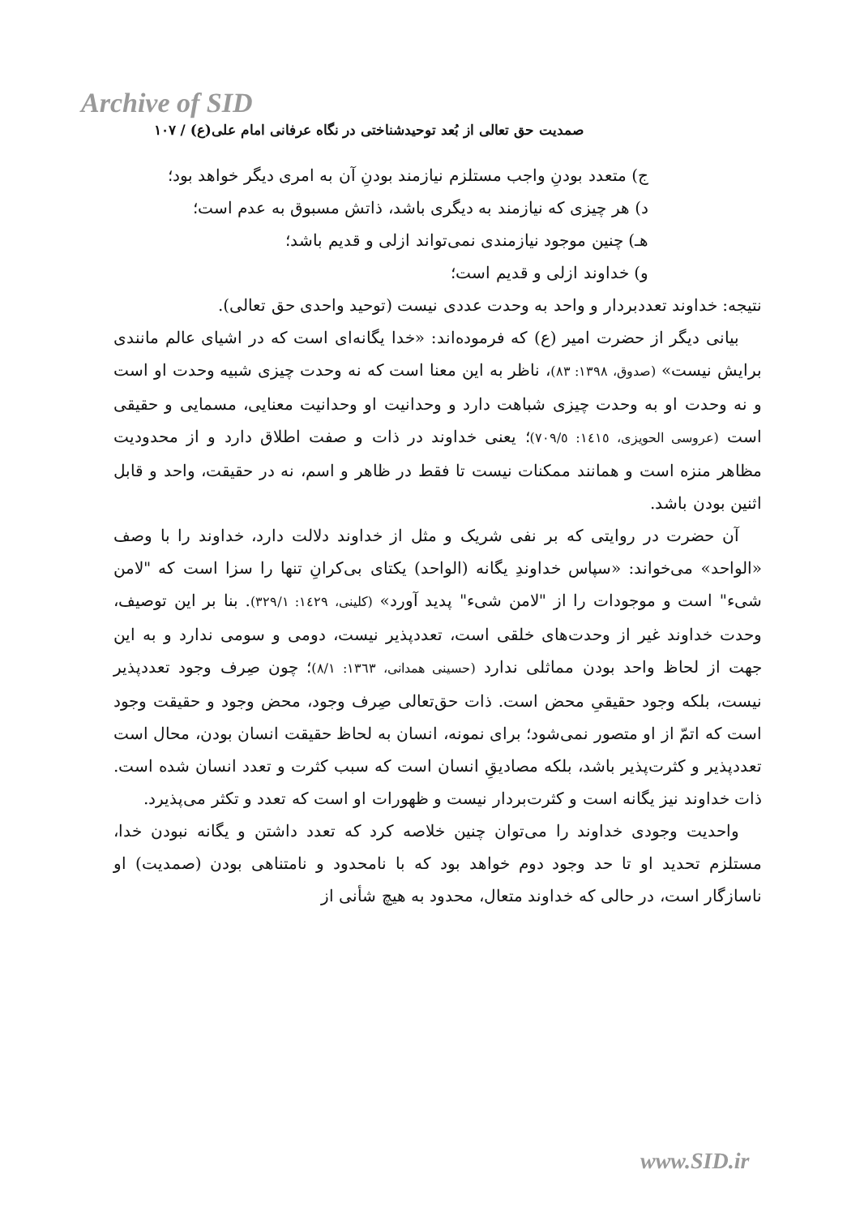Archive of SID
صمدیت حق تعالی از بُعد توحیدشناختی در نگاه عرفانی امام علی(ع) / ۱۰۷
ج) متعدد بودنِ واجب مستلزم نیازمند بودنِ آن به امری دیگر خواهد بود؛
د) هر چیزی که نیازمند به دیگری باشد، ذاتش مسبوق به عدم است؛
هـ) چنین موجود نیازمندی نمی‌تواند ازلی و قدیم باشد؛
و) خداوند ازلی و قدیم است؛
نتیجه: خداوند تعددبردار و واحد به وحدت عددی نیست (توحید واحدی حق تعالی).
بیانی دیگر از حضرت امیر (ع) که فرموده‌اند: «خدا یگانه‌ای است که در اشیای عالم مانندی برایش نیست» (صدوق، ۱۳۹۸: ۸۳)، ناظر به این معنا است که نه وحدت چیزی شبیه وحدت او است و نه وحدت او به وحدت چیزی شباهت دارد و وحدانیت او وحدانیت معنایی، مسمایی و حقیقی است (عروسی الحویزی، ۱٤۱٥: ۷۰۹/٥)؛ یعنی خداوند در ذات و صفت اطلاق دارد و از محدودیت مظاهر منزه است و همانند ممکنات نیست تا فقط در ظاهر و اسم، نه در حقیقت، واحد و قابل اثنین بودن باشد.
آن حضرت در روایتی که بر نفی شریک و مثل از خداوند دلالت دارد، خداوند را با وصف «الواحد» می‌خواند: «سپاس خداوندِ یگانه (الواحد) یکتای بی‌کرانِ تنها را سزا است که "لامن شیء" است و موجودات را از "لامن شیء" پدید آورد» (کلینی، ۱٤۲۹: ۳۲۹/۱). بنا بر این توصیف، وحدت خداوند غیر از وحدت‌های خلقی است، تعددپذیر نیست، دومی و سومی ندارد و به این جهت از لحاظ واحد بودن مماثلی ندارد (حسینی همدانی، ۱۳٦۳: ۸/۱)؛ چون صِرف وجود تعددپذیر نیست، بلکه وجود حقیقیِ محض است. ذات حق‌تعالی صِرف وجود، محض وجود و حقیقت وجود است که اتمّ از او متصور نمی‌شود؛ برای نمونه، انسان به لحاظ حقیقت انسان بودن، محال است تعددپذیر و کثرت‌پذیر باشد، بلکه مصادیقِ انسان است که سبب کثرت و تعدد انسان شده است. ذات خداوند نیز یگانه است و کثرت‌بردار نیست و ظهورات او است که تعدد و تکثر می‌پذیرد.
واحدیت وجودی خداوند را می‌توان چنین خلاصه کرد که تعدد داشتن و یگانه نبودن خدا، مستلزم تحدید او تا حد وجود دوم خواهد بود که با نامحدود و نامتناهی بودن (صمدیت) او ناسازگار است، در حالی که خداوند متعال، محدود به هیچ شأنی از
www.SID.ir